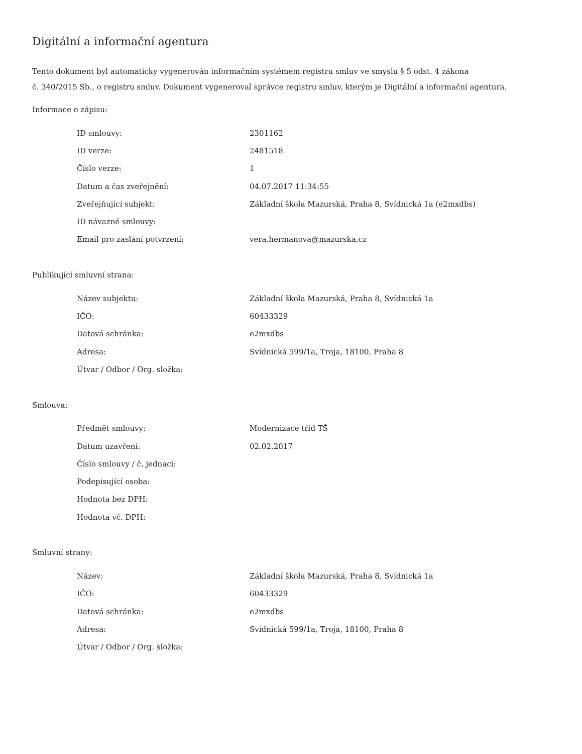Digitální a informační agentura
Tento dokument byl automaticky vygenerován informačním systémem registru smluv ve smyslu § 5 odst. 4 zákona
č. 340/2015 Sb., o registru smluv. Dokument vygeneroval správce registru smluv, kterým je Digitální a informační agentura.
Informace o zápisu:
| ID smlouvy: | 2301162 |
| ID verze: | 2481518 |
| Číslo verze: | 1 |
| Datum a čas zveřejnění: | 04.07.2017 11:34:55 |
| Zveřejňující subjekt: | Základní škola Mazurská, Praha 8, Svídnická 1a (e2mxdbs) |
| ID návazné smlouvy: | |
| Email pro zaslání potvrzení: | vera.hermanova@mazurska.cz |
Publikující smluvní strana:
| Název subjektu: | Základní škola Mazurská, Praha 8, Svídnická 1a |
| IČO: | 60433329 |
| Datová schránka: | e2mxdbs |
| Adresa: | Svídnická 599/1a, Troja, 18100, Praha 8 |
| Útvar / Odbor / Org. složka: | |
Smlouva:
| Předmět smlouvy: | Modernizace tříd TŠ |
| Datum uzavření: | 02.02.2017 |
| Číslo smlouvy / č. jednací: | |
| Podepisující osoba: | |
| Hodnota bez DPH: | |
| Hodnota vč. DPH: | |
Smluvní strany:
| Název: | Základní škola Mazurská, Praha 8, Svídnická 1a |
| IČO: | 60433329 |
| Datová schránka: | e2mxdbs |
| Adresa: | Svídnická 599/1a, Troja, 18100, Praha 8 |
| Útvar / Odbor / Org. složka: | |